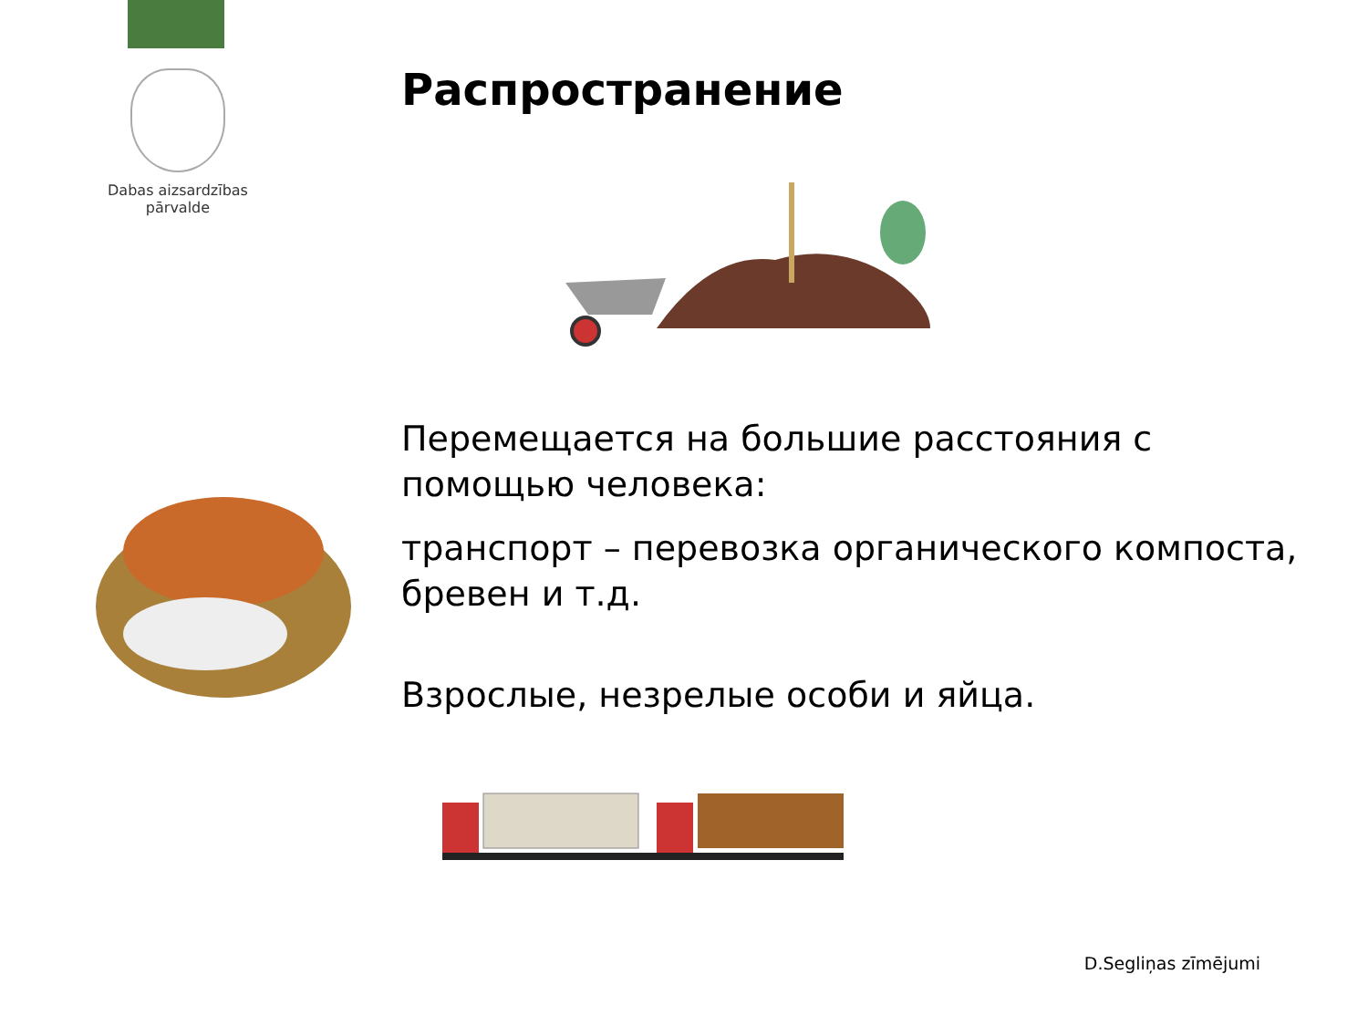Dabas aizsardzības
pārvalde
Распространение
Перемещается на большие расстояния с помощью человека:
транспорт – перевозка органического компоста, бревен и т.д.
Взрослые, незрелые особи и яйца.
D.Segliņas zīmējumi